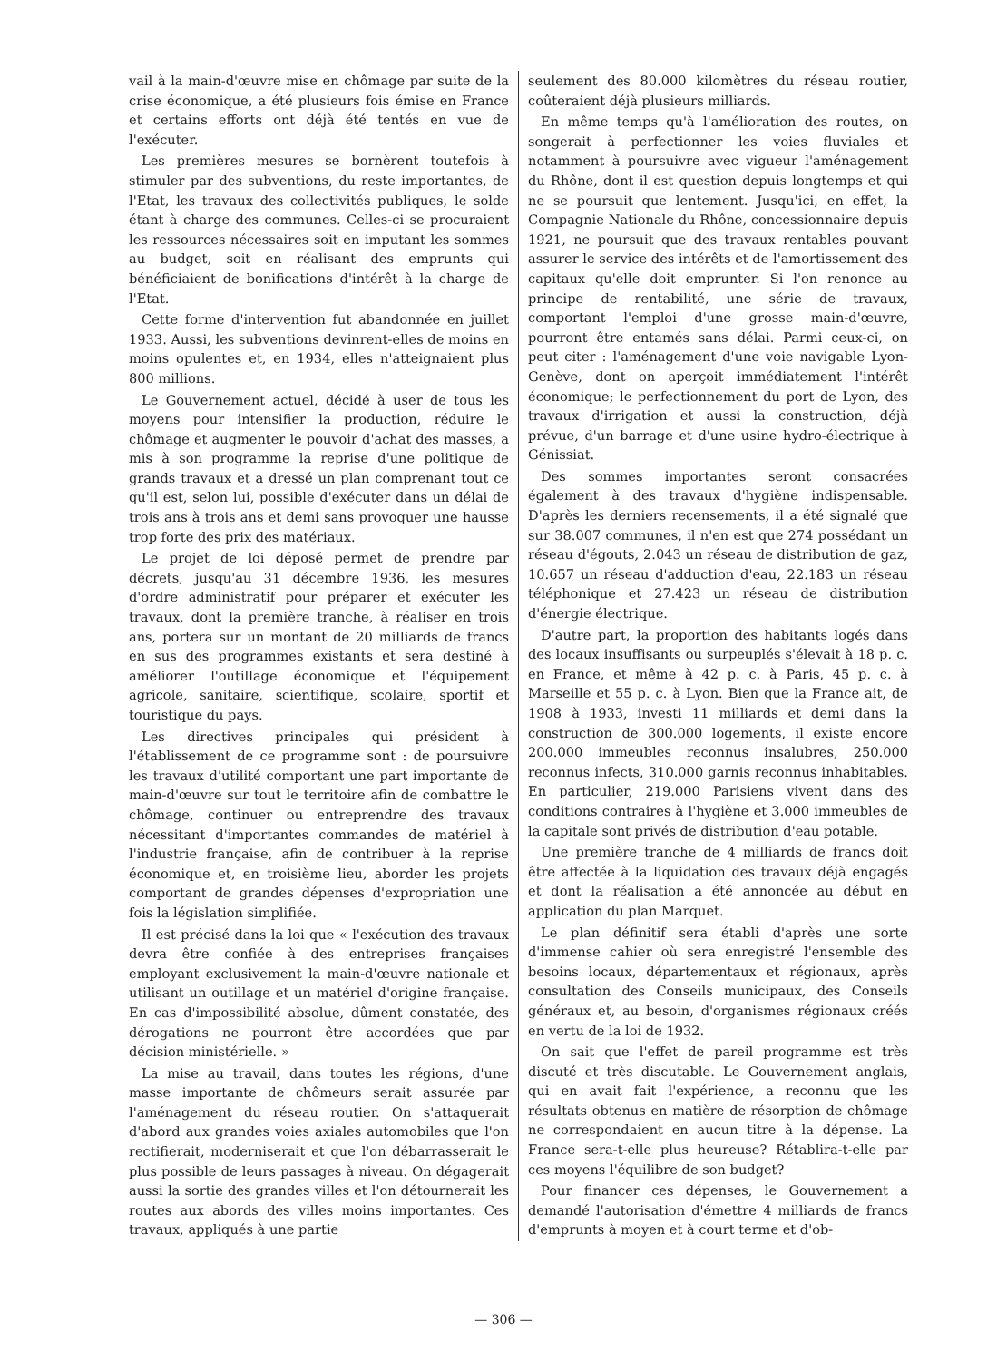vail à la main-d'œuvre mise en chômage par suite de la crise économique, a été plusieurs fois émise en France et certains efforts ont déjà été tentés en vue de l'exécuter.
Les premières mesures se bornèrent toutefois à stimuler par des subventions, du reste importantes, de l'Etat, les travaux des collectivités publiques, le solde étant à charge des communes. Celles-ci se procuraient les ressources nécessaires soit en imputant les sommes au budget, soit en réalisant des emprunts qui bénéficiaient de bonifications d'intérêt à la charge de l'Etat.
Cette forme d'intervention fut abandonnée en juillet 1933. Aussi, les subventions devinrent-elles de moins en moins opulentes et, en 1934, elles n'atteignaient plus 800 millions.
Le Gouvernement actuel, décidé à user de tous les moyens pour intensifier la production, réduire le chômage et augmenter le pouvoir d'achat des masses, a mis à son programme la reprise d'une politique de grands travaux et a dressé un plan comprenant tout ce qu'il est, selon lui, possible d'exécuter dans un délai de trois ans à trois ans et demi sans provoquer une hausse trop forte des prix des matériaux.
Le projet de loi déposé permet de prendre par décrets, jusqu'au 31 décembre 1936, les mesures d'ordre administratif pour préparer et exécuter les travaux, dont la première tranche, à réaliser en trois ans, portera sur un montant de 20 milliards de francs en sus des programmes existants et sera destiné à améliorer l'outillage économique et l'équipement agricole, sanitaire, scientifique, scolaire, sportif et touristique du pays.
Les directives principales qui président à l'établissement de ce programme sont : de poursuivre les travaux d'utilité comportant une part importante de main-d'œuvre sur tout le territoire afin de combattre le chômage, continuer ou entreprendre des travaux nécessitant d'importantes commandes de matériel à l'industrie française, afin de contribuer à la reprise économique et, en troisième lieu, aborder les projets comportant de grandes dépenses d'expropriation une fois la législation simplifiée.
Il est précisé dans la loi que « l'exécution des travaux devra être confiée à des entreprises françaises employant exclusivement la main-d'œuvre nationale et utilisant un outillage et un matériel d'origine française. En cas d'impossibilité absolue, dûment constatée, des dérogations ne pourront être accordées que par décision ministérielle. »
La mise au travail, dans toutes les régions, d'une masse importante de chômeurs serait assurée par l'aménagement du réseau routier. On s'attaquerait d'abord aux grandes voies axiales automobiles que l'on rectifierait, moderniserait et que l'on débarrasserait le plus possible de leurs passages à niveau. On dégagerait aussi la sortie des grandes villes et l'on détournerait les routes aux abords des villes moins importantes. Ces travaux, appliqués à une partie
seulement des 80.000 kilomètres du réseau routier, coûteraient déjà plusieurs milliards.
En même temps qu'à l'amélioration des routes, on songerait à perfectionner les voies fluviales et notamment à poursuivre avec vigueur l'aménagement du Rhône, dont il est question depuis longtemps et qui ne se poursuit que lentement. Jusqu'ici, en effet, la Compagnie Nationale du Rhône, concessionnaire depuis 1921, ne poursuit que des travaux rentables pouvant assurer le service des intérêts et de l'amortissement des capitaux qu'elle doit emprunter. Si l'on renonce au principe de rentabilité, une série de travaux, comportant l'emploi d'une grosse main-d'œuvre, pourront être entamés sans délai. Parmi ceux-ci, on peut citer : l'aménagement d'une voie navigable Lyon-Genève, dont on aperçoit immédiatement l'intérêt économique; le perfectionnement du port de Lyon, des travaux d'irrigation et aussi la construction, déjà prévue, d'un barrage et d'une usine hydro-électrique à Génissiat.
Des sommes importantes seront consacrées également à des travaux d'hygiène indispensable. D'après les derniers recensements, il a été signalé que sur 38.007 communes, il n'en est que 274 possédant un réseau d'égouts, 2.043 un réseau de distribution de gaz, 10.657 un réseau d'adduction d'eau, 22.183 un réseau téléphonique et 27.423 un réseau de distribution d'énergie électrique.
D'autre part, la proportion des habitants logés dans des locaux insuffisants ou surpeuplés s'élevait à 18 p. c. en France, et même à 42 p. c. à Paris, 45 p. c. à Marseille et 55 p. c. à Lyon. Bien que la France ait, de 1908 à 1933, investi 11 milliards et demi dans la construction de 300.000 logements, il existe encore 200.000 immeubles reconnus insalubres, 250.000 reconnus infects, 310.000 garnis reconnus inhabitables. En particulier, 219.000 Parisiens vivent dans des conditions contraires à l'hygiène et 3.000 immeubles de la capitale sont privés de distribution d'eau potable.
Une première tranche de 4 milliards de francs doit être affectée à la liquidation des travaux déjà engagés et dont la réalisation a été annoncée au début en application du plan Marquet.
Le plan définitif sera établi d'après une sorte d'immense cahier où sera enregistré l'ensemble des besoins locaux, départementaux et régionaux, après consultation des Conseils municipaux, des Conseils généraux et, au besoin, d'organismes régionaux créés en vertu de la loi de 1932.
On sait que l'effet de pareil programme est très discuté et très discutable. Le Gouvernement anglais, qui en avait fait l'expérience, a reconnu que les résultats obtenus en matière de résorption de chômage ne correspondaient en aucun titre à la dépense. La France sera-t-elle plus heureuse? Rétablira-t-elle par ces moyens l'équilibre de son budget?
Pour financer ces dépenses, le Gouvernement a demandé l'autorisation d'émettre 4 milliards de francs d'emprunts à moyen et à court terme et d'ob-
— 306 —